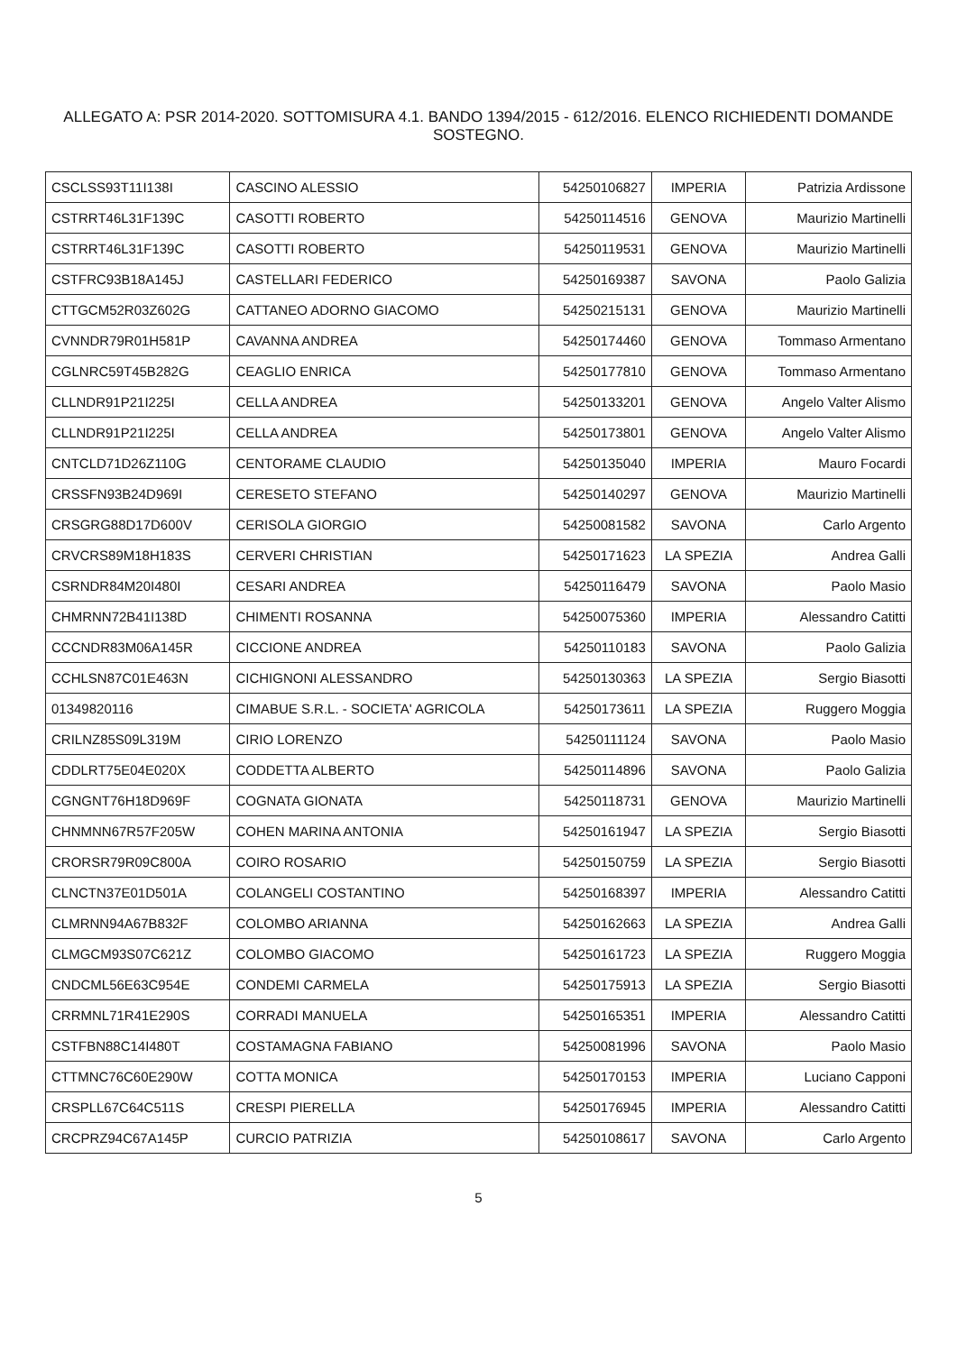ALLEGATO A: PSR 2014-2020. SOTTOMISURA 4.1. BANDO 1394/2015 - 612/2016. ELENCO RICHIEDENTI DOMANDE SOSTEGNO.
| CSCLSS93T11I138I | CASCINO ALESSIO | 54250106827 | IMPERIA | Patrizia Ardissone |
| CSTRRT46L31F139C | CASOTTI ROBERTO | 54250114516 | GENOVA | Maurizio Martinelli |
| CSTRRT46L31F139C | CASOTTI ROBERTO | 54250119531 | GENOVA | Maurizio Martinelli |
| CSTFRC93B18A145J | CASTELLARI FEDERICO | 54250169387 | SAVONA | Paolo Galizia |
| CTTGCM52R03Z602G | CATTANEO ADORNO GIACOMO | 54250215131 | GENOVA | Maurizio Martinelli |
| CVNNDR79R01H581P | CAVANNA ANDREA | 54250174460 | GENOVA | Tommaso Armentano |
| CGLNRC59T45B282G | CEAGLIO ENRICA | 54250177810 | GENOVA | Tommaso Armentano |
| CLLNDR91P21I225I | CELLA ANDREA | 54250133201 | GENOVA | Angelo Valter Alismo |
| CLLNDR91P21I225I | CELLA ANDREA | 54250173801 | GENOVA | Angelo Valter Alismo |
| CNTCLD71D26Z110G | CENTORAME CLAUDIO | 54250135040 | IMPERIA | Mauro Focardi |
| CRSSFN93B24D969I | CERESETO STEFANO | 54250140297 | GENOVA | Maurizio Martinelli |
| CRSGRG88D17D600V | CERISOLA GIORGIO | 54250081582 | SAVONA | Carlo Argento |
| CRVCRS89M18H183S | CERVERI CHRISTIAN | 54250171623 | LA SPEZIA | Andrea Galli |
| CSRNDR84M20I480I | CESARI ANDREA | 54250116479 | SAVONA | Paolo Masio |
| CHMRNN72B41I138D | CHIMENTI ROSANNA | 54250075360 | IMPERIA | Alessandro Catitti |
| CCCNDR83M06A145R | CICCIONE ANDREA | 54250110183 | SAVONA | Paolo Galizia |
| CCHLSN87C01E463N | CICHIGNONI ALESSANDRO | 54250130363 | LA SPEZIA | Sergio Biasotti |
| 01349820116 | CIMABUE S.R.L. - SOCIETA' AGRICOLA | 54250173611 | LA SPEZIA | Ruggero Moggia |
| CRILNZ85S09L319M | CIRIO LORENZO | 54250111124 | SAVONA | Paolo Masio |
| CDDLRT75E04E020X | CODDETTA ALBERTO | 54250114896 | SAVONA | Paolo Galizia |
| CGNGNT76H18D969F | COGNATA GIONATA | 54250118731 | GENOVA | Maurizio Martinelli |
| CHNMNN67R57F205W | COHEN MARINA ANTONIA | 54250161947 | LA SPEZIA | Sergio Biasotti |
| CRORSR79R09C800A | COIRO ROSARIO | 54250150759 | LA SPEZIA | Sergio Biasotti |
| CLNCTN37E01D501A | COLANGELI COSTANTINO | 54250168397 | IMPERIA | Alessandro Catitti |
| CLMRNN94A67B832F | COLOMBO ARIANNA | 54250162663 | LA SPEZIA | Andrea Galli |
| CLMGCM93S07C621Z | COLOMBO GIACOMO | 54250161723 | LA SPEZIA | Ruggero Moggia |
| CNDCML56E63C954E | CONDEMI CARMELA | 54250175913 | LA SPEZIA | Sergio Biasotti |
| CRRMNL71R41E290S | CORRADI MANUELA | 54250165351 | IMPERIA | Alessandro Catitti |
| CSTFBN88C14I480T | COSTAMAGNA FABIANO | 54250081996 | SAVONA | Paolo Masio |
| CTTMNC76C60E290W | COTTA MONICA | 54250170153 | IMPERIA | Luciano Capponi |
| CRSPLL67C64C511S | CRESPI PIERELLA | 54250176945 | IMPERIA | Alessandro Catitti |
| CRCPRZ94C67A145P | CURCIO PATRIZIA | 54250108617 | SAVONA | Carlo Argento |
5